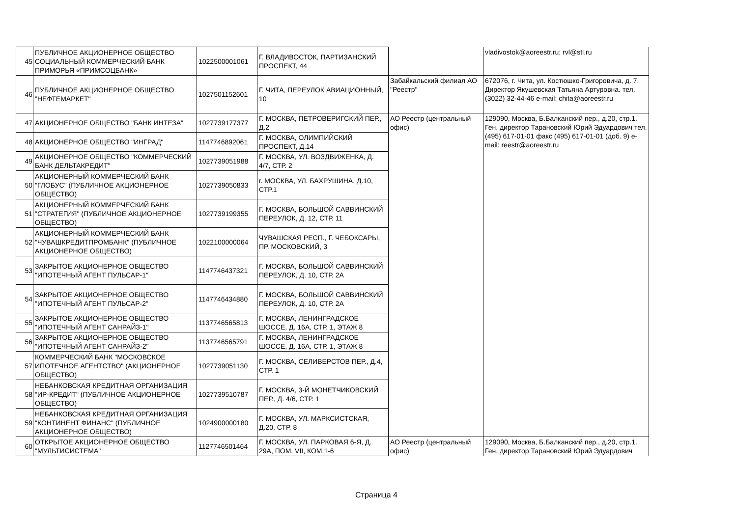| 45 | ПУБЛИЧНОЕ АКЦИОНЕРНОЕ ОБЩЕСТВО СОЦИАЛЬНЫЙ КОММЕРЧЕСКИЙ БАНК ПРИМОРЬЯ «ПРИМСОЦБАНК» | 1022500001061 | Г. ВЛАДИВОСТОК, ПАРТИЗАНСКИЙ ПРОСПЕКТ, 44 | | vladivostok@aoreestr.ru; rvl@stl.ru |
| 46 | ПУБЛИЧНОЕ АКЦИОНЕРНОЕ ОБЩЕСТВО "НЕФТЕМАРКЕТ" | 1027501152601 | Г. ЧИТА, ПЕРЕУЛОК АВИАЦИОННЫЙ, 10 | Забайкальский филиал АО "Реестр" | 672076, г. Чита, ул. Костюшко-Григоровича, д. 7. Директор Якушевская Татьяна Артуровна. тел. (3022) 32-44-46 e-mail: chita@aoreestr.ru |
| 47 | АКЦИОНЕРНОЕ ОБЩЕСТВО "БАНК ИНТЕЗА" | 1027739177377 | Г. МОСКВА, ПЕТРОВЕРИГСКИЙ ПЕР., Д.2 | АО Реестр (центральный офис) | 129090, Москва, Б.Балканский пер., д.20, стр.1. Ген. директор Тарановский Юрий Эдуардович тел. (495) 617-01-01 факс (495) 617-01-01 (доб. 9) e-mail: reestr@aoreestr.ru |
| 48 | АКЦИОНЕРНОЕ ОБЩЕСТВО "ИНГРАД" | 1147746892061 | Г. МОСКВА, ОЛИМПИЙСКИЙ ПРОСПЕКТ, Д.14 | | |
| 49 | АКЦИОНЕРНОЕ ОБЩЕСТВО "КОММЕРЧЕСКИЙ БАНК ДЕЛЬТАКРЕДИТ" | 1027739051988 | Г. МОСКВА, УЛ. ВОЗДВИЖЕНКА, Д. 4/7, СТР. 2 | | |
| 50 | АКЦИОНЕРНЫЙ КОММЕРЧЕСКИЙ БАНК "ГЛОБУС" (ПУБЛИЧНОЕ АКЦИОНЕРНОЕ ОБЩЕСТВО) | 1027739050833 | г. МОСКВА, УЛ. БАХРУШИНА, Д.10, СТР.1 | | |
| 51 | АКЦИОНЕРНЫЙ КОММЕРЧЕСКИЙ БАНК "СТРАТЕГИЯ" (ПУБЛИЧНОЕ АКЦИОНЕРНОЕ ОБЩЕСТВО) | 1027739199355 | Г. МОСКВА, БОЛЬШОЙ САВВИНСКИЙ ПЕРЕУЛОК, Д. 12, СТР. 11 | | |
| 52 | АКЦИОНЕРНЫЙ КОММЕРЧЕСКИЙ БАНК "ЧУВАШКРЕДИТПРОМБАНК" (ПУБЛИЧНОЕ АКЦИОНЕРНОЕ ОБЩЕСТВО) | 1022100000064 | ЧУВАШСКАЯ РЕСП., Г. ЧЕБОКСАРЫ, ПР. МОСКОВСКИЙ, 3 | | |
| 53 | ЗАКРЫТОЕ АКЦИОНЕРНОЕ ОБЩЕСТВО "ИПОТЕЧНЫЙ АГЕНТ ПУЛЬСАР-1" | 1147746437321 | Г. МОСКВА, БОЛЬШОЙ САВВИНСКИЙ ПЕРЕУЛОК, Д. 10, СТР. 2А | | |
| 54 | ЗАКРЫТОЕ АКЦИОНЕРНОЕ ОБЩЕСТВО "ИПОТЕЧНЫЙ АГЕНТ ПУЛЬСАР-2" | 1147746434880 | Г. МОСКВА, БОЛЬШОЙ САВВИНСКИЙ ПЕРЕУЛОК, Д. 10, СТР. 2А | | |
| 55 | ЗАКРЫТОЕ АКЦИОНЕРНОЕ ОБЩЕСТВО "ИПОТЕЧНЫЙ АГЕНТ САНРАЙЗ-1" | 1137746565813 | Г. МОСКВА, ЛЕНИНГРАДСКОЕ ШОССЕ, Д. 16А, СТР. 1, ЭТАЖ 8 | | |
| 56 | ЗАКРЫТОЕ АКЦИОНЕРНОЕ ОБЩЕСТВО "ИПОТЕЧНЫЙ АГЕНТ САНРАЙЗ-2" | 1137746565791 | Г. МОСКВА, ЛЕНИНГРАДСКОЕ ШОССЕ, Д. 16А, СТР. 1, ЭТАЖ 8 | | |
| 57 | КОММЕРЧЕСКИЙ БАНК "МОСКОВСКОЕ ИПОТЕЧНОЕ АГЕНТСТВО" (АКЦИОНЕРНОЕ ОБЩЕСТВО) | 1027739051130 | Г. МОСКВА, СЕЛИВЕРСТОВ ПЕР., Д.4, СТР. 1 | | |
| 58 | НЕБАНКОВСКАЯ КРЕДИТНАЯ ОРГАНИЗАЦИЯ "ИР-КРЕДИТ" (ПУБЛИЧНОЕ АКЦИОНЕРНОЕ ОБЩЕСТВО) | 1027739510787 | Г. МОСКВА, 3-Й МОНЕТЧИКОВСКИЙ ПЕР., Д. 4/6, СТР. 1 | | |
| 59 | НЕБАНКОВСКАЯ КРЕДИТНАЯ ОРГАНИЗАЦИЯ "КОНТИНЕНТ ФИНАНС" (ПУБЛИЧНОЕ АКЦИОНЕРНОЕ ОБЩЕСТВО) | 1024900000180 | Г. МОСКВА, УЛ. МАРКСИСТСКАЯ, Д.20, СТР. 8 | | |
| 60 | ОТКРЫТОЕ АКЦИОНЕРНОЕ ОБЩЕСТВО "МУЛЬТИСИСТЕМА" | 1127746501464 | Г. МОСКВА, УЛ. ПАРКОВАЯ 6-Я, Д. 29А, ПОМ. VII, КОМ.1-6 | АО Реестр (центральный офис) | 129090, Москва, Б.Балканский пер., д.20, стр.1. Ген. директор Тарановский Юрий Эдуардович |
Страница 4